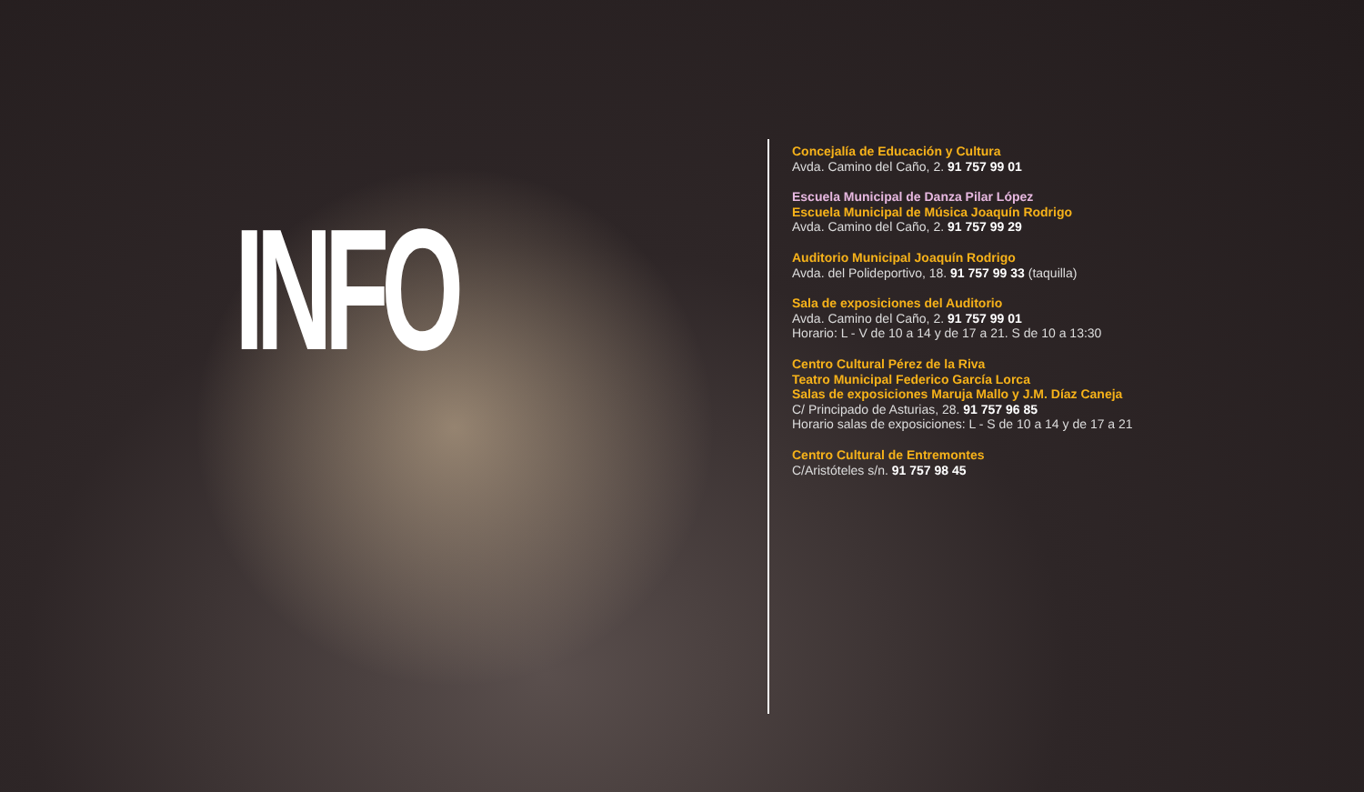INFO
Concejalía de Educación y Cultura
Avda. Camino del Caño, 2. 91 757 99 01
Escuela Municipal de Danza Pilar López
Escuela Municipal de Música Joaquín Rodrigo
Avda. Camino del Caño, 2. 91 757 99 29
Auditorio Municipal Joaquín Rodrigo
Avda. del Polideportivo, 18. 91 757 99 33 (taquilla)
Sala de exposiciones del Auditorio
Avda. Camino del Caño, 2. 91 757 99 01
Horario: L - V de 10 a 14 y de 17 a 21. S de 10 a 13:30
Centro Cultural Pérez de la Riva
Teatro Municipal Federico García Lorca
Salas de exposiciones Maruja Mallo y J.M. Díaz Caneja
C/ Principado de Asturias, 28. 91 757 96 85
Horario salas de exposiciones: L - S de 10 a 14 y de 17 a 21
Centro Cultural de Entremontes
C/Aristóteles s/n. 91 757 98 45